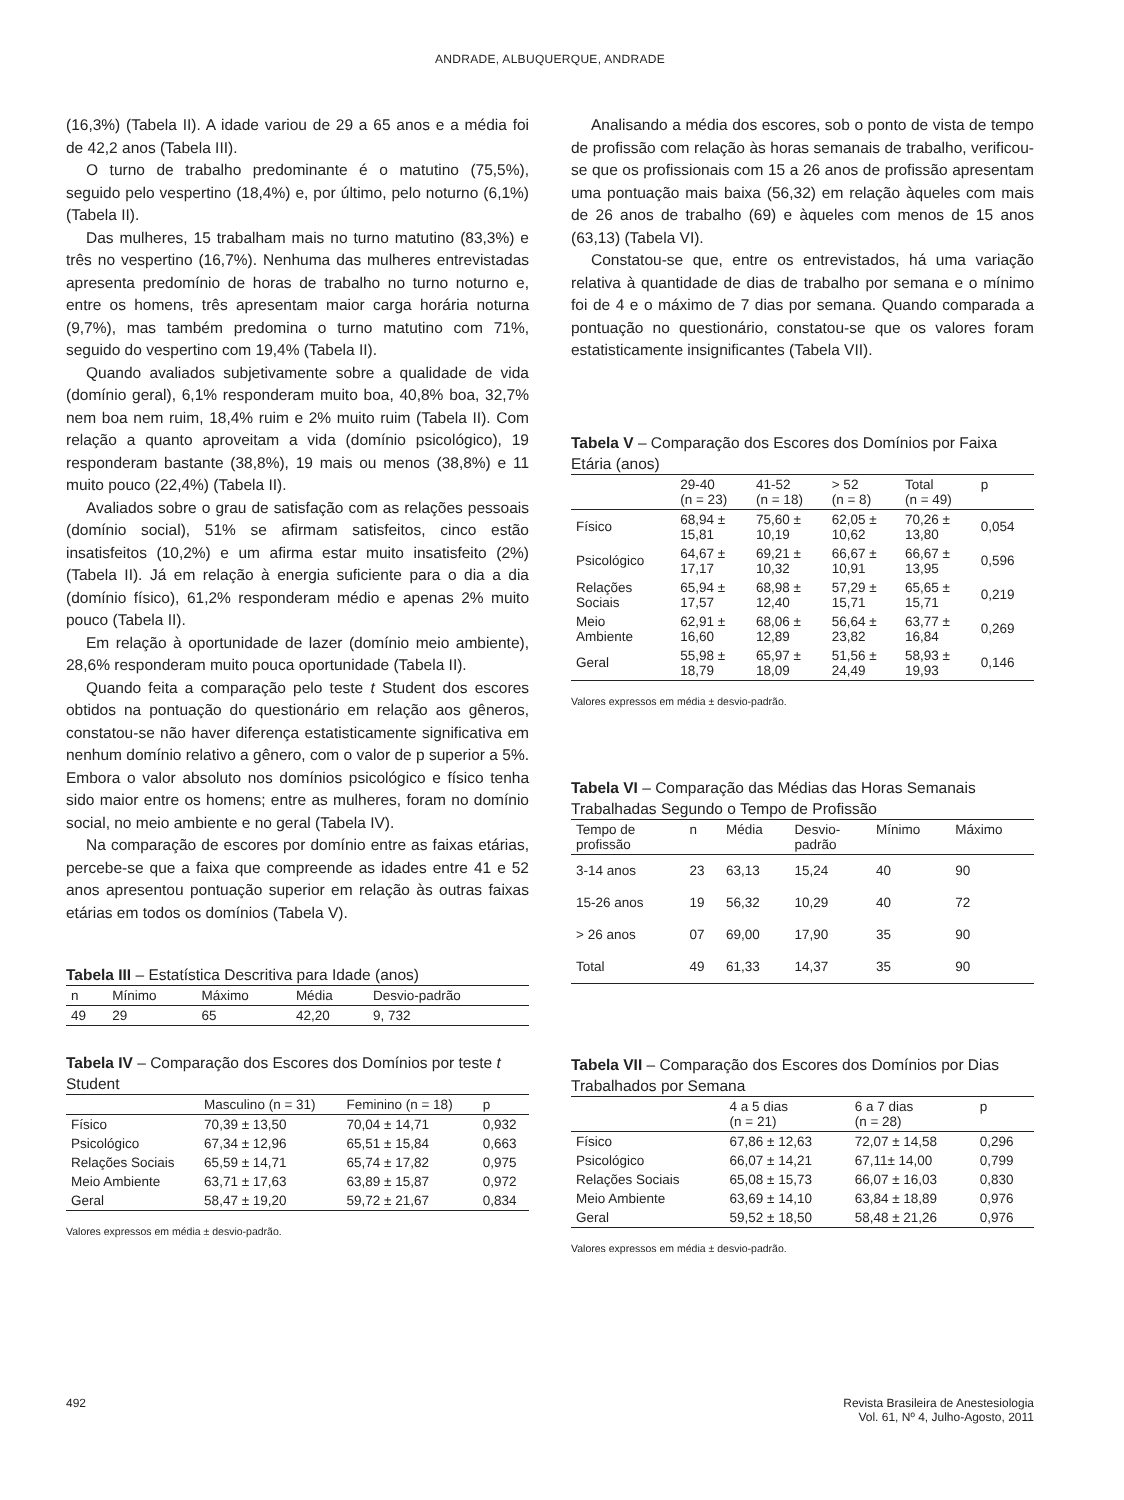ANDRADE, ALBUQUERQUE, ANDRADE
(16,3%) (Tabela II). A idade variou de 29 a 65 anos e a média foi de 42,2 anos (Tabela III).
O turno de trabalho predominante é o matutino (75,5%), seguido pelo vespertino (18,4%) e, por último, pelo noturno (6,1%) (Tabela II).
Das mulheres, 15 trabalham mais no turno matutino (83,3%) e três no vespertino (16,7%). Nenhuma das mulheres entrevistadas apresenta predomínio de horas de trabalho no turno noturno e, entre os homens, três apresentam maior carga horária noturna (9,7%), mas também predomina o turno matutino com 71%, seguido do vespertino com 19,4% (Tabela II).
Quando avaliados subjetivamente sobre a qualidade de vida (domínio geral), 6,1% responderam muito boa, 40,8% boa, 32,7% nem boa nem ruim, 18,4% ruim e 2% muito ruim (Tabela II). Com relação a quanto aproveitam a vida (domínio psicológico), 19 responderam bastante (38,8%), 19 mais ou menos (38,8%) e 11 muito pouco (22,4%) (Tabela II).
Avaliados sobre o grau de satisfação com as relações pessoais (domínio social), 51% se afirmam satisfeitos, cinco estão insatisfeitos (10,2%) e um afirma estar muito insatisfeito (2%) (Tabela II). Já em relação à energia suficiente para o dia a dia (domínio físico), 61,2% responderam médio e apenas 2% muito pouco (Tabela II).
Em relação à oportunidade de lazer (domínio meio ambiente), 28,6% responderam muito pouca oportunidade (Tabela II).
Quando feita a comparação pelo teste t Student dos escores obtidos na pontuação do questionário em relação aos gêneros, constatou-se não haver diferença estatisticamente significativa em nenhum domínio relativo a gênero, com o valor de p superior a 5%. Embora o valor absoluto nos domínios psicológico e físico tenha sido maior entre os homens; entre as mulheres, foram no domínio social, no meio ambiente e no geral (Tabela IV).
Na comparação de escores por domínio entre as faixas etárias, percebe-se que a faixa que compreende as idades entre 41 e 52 anos apresentou pontuação superior em relação às outras faixas etárias em todos os domínios (Tabela V).
Tabela III – Estatística Descritiva para Idade (anos)
| n | Mínimo | Máximo | Média | Desvio-padrão |
| --- | --- | --- | --- | --- |
| 49 | 29 | 65 | 42,20 | 9, 732 |
Tabela IV – Comparação dos Escores dos Domínios por teste t Student
| | Masculino (n = 31) | Feminino (n = 18) | p |
| --- | --- | --- | --- |
| Físico | 70,39 ± 13,50 | 70,04 ± 14,71 | 0,932 |
| Psicológico | 67,34 ± 12,96 | 65,51 ± 15,84 | 0,663 |
| Relações Sociais | 65,59 ± 14,71 | 65,74 ± 17,82 | 0,975 |
| Meio Ambiente | 63,71 ± 17,63 | 63,89 ± 15,87 | 0,972 |
| Geral | 58,47 ± 19,20 | 59,72 ± 21,67 | 0,834 |
Valores expressos em média ± desvio-padrão.
Analisando a média dos escores, sob o ponto de vista de tempo de profissão com relação às horas semanais de trabalho, verificou-se que os profissionais com 15 a 26 anos de profissão apresentam uma pontuação mais baixa (56,32) em relação àqueles com mais de 26 anos de trabalho (69) e àqueles com menos de 15 anos (63,13) (Tabela VI).
Constatou-se que, entre os entrevistados, há uma variação relativa à quantidade de dias de trabalho por semana e o mínimo foi de 4 e o máximo de 7 dias por semana. Quando comparada a pontuação no questionário, constatou-se que os valores foram estatisticamente insignificantes (Tabela VII).
Tabela V – Comparação dos Escores dos Domínios por Faixa Etária (anos)
| | 29-40 (n = 23) | 41-52 (n = 18) | > 52 (n = 8) | Total (n = 49) | p |
| --- | --- | --- | --- | --- | --- |
| Físico | 68,94 ± 15,81 | 75,60 ± 10,19 | 62,05 ± 10,62 | 70,26 ± 13,80 | 0,054 |
| Psicológico | 64,67 ± 17,17 | 69,21 ± 10,32 | 66,67 ± 10,91 | 66,67 ± 13,95 | 0,596 |
| Relações Sociais | 65,94 ± 17,57 | 68,98 ± 12,40 | 57,29 ± 15,71 | 65,65 ± 15,71 | 0,219 |
| Meio Ambiente | 62,91 ± 16,60 | 68,06 ± 12,89 | 56,64 ± 23,82 | 63,77 ± 16,84 | 0,269 |
| Geral | 55,98 ± 18,79 | 65,97 ± 18,09 | 51,56 ± 24,49 | 58,93 ± 19,93 | 0,146 |
Valores expressos em média ± desvio-padrão.
Tabela VI – Comparação das Médias das Horas Semanais Trabalhadas Segundo o Tempo de Profissão
| Tempo de profissão | n | Média | Desvio- padrão | Mínimo | Máximo |
| --- | --- | --- | --- | --- | --- |
| 3-14 anos | 23 | 63,13 | 15,24 | 40 | 90 |
| 15-26 anos | 19 | 56,32 | 10,29 | 40 | 72 |
| > 26 anos | 07 | 69,00 | 17,90 | 35 | 90 |
| Total | 49 | 61,33 | 14,37 | 35 | 90 |
Tabela VII – Comparação dos Escores dos Domínios por Dias Trabalhados por Semana
| | 4 a 5 dias (n = 21) | 6 a 7 dias (n = 28) | p |
| --- | --- | --- | --- |
| Físico | 67,86 ± 12,63 | 72,07 ± 14,58 | 0,296 |
| Psicológico | 66,07 ± 14,21 | 67,11± 14,00 | 0,799 |
| Relações Sociais | 65,08 ± 15,73 | 66,07 ± 16,03 | 0,830 |
| Meio Ambiente | 63,69 ± 14,10 | 63,84 ± 18,89 | 0,976 |
| Geral | 59,52 ± 18,50 | 58,48 ± 21,26 | 0,976 |
Valores expressos em média ± desvio-padrão.
492 Revista Brasileira de Anestesiologia
Vol. 61, Nº 4, Julho-Agosto, 2011